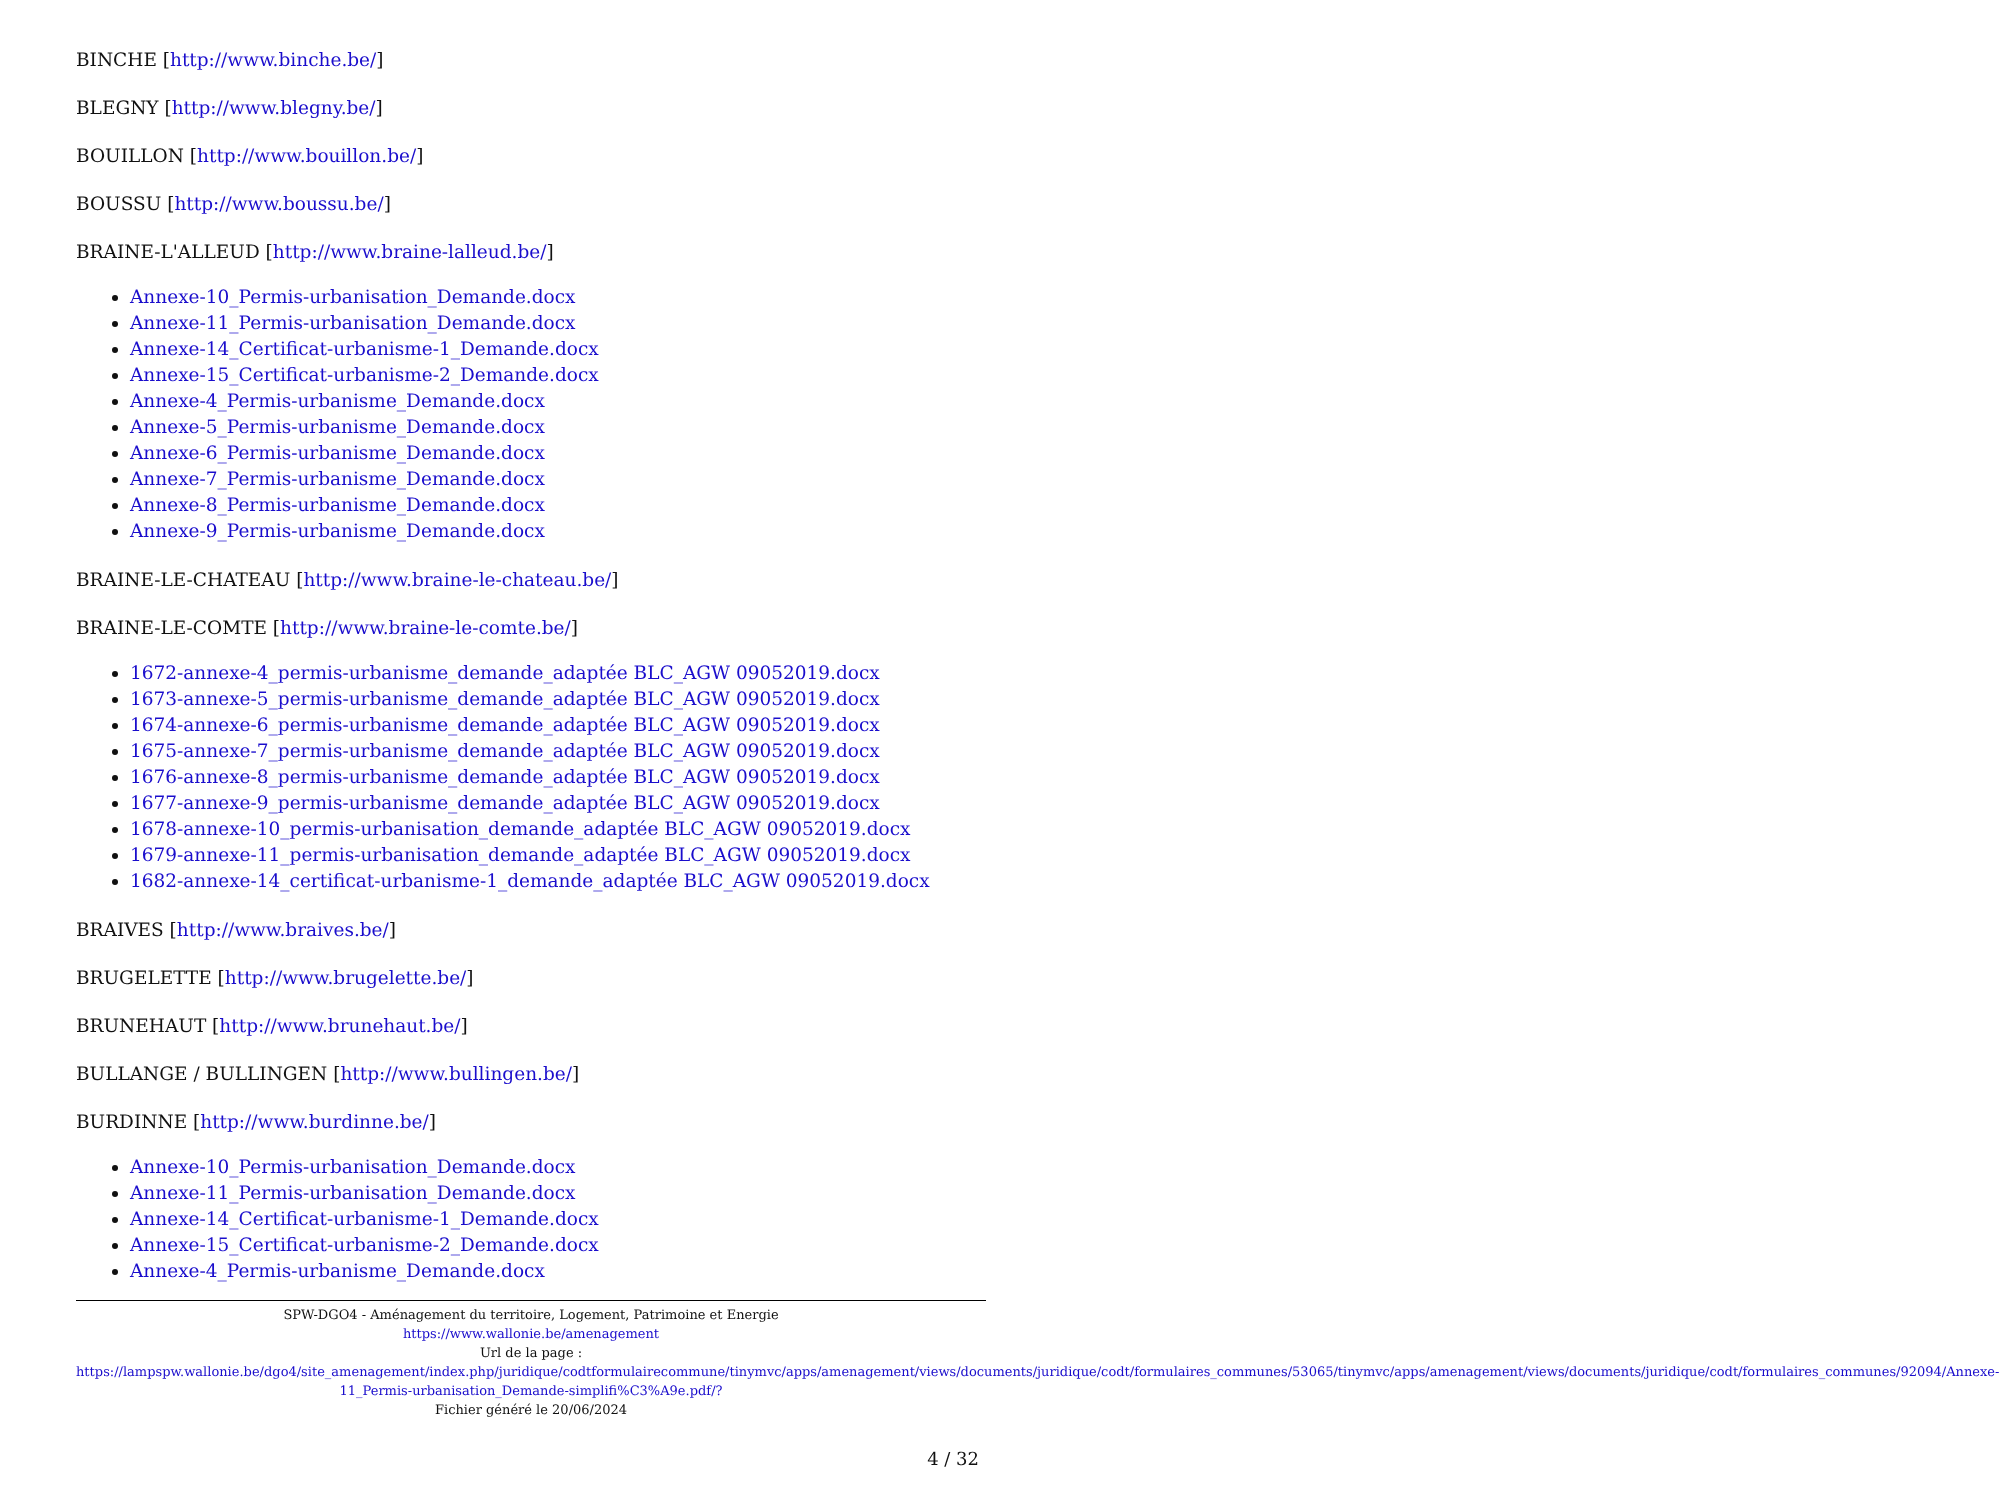BINCHE [http://www.binche.be/]
BLEGNY [http://www.blegny.be/]
BOUILLON [http://www.bouillon.be/]
BOUSSU [http://www.boussu.be/]
BRAINE-L'ALLEUD [http://www.braine-lalleud.be/]
Annexe-10_Permis-urbanisation_Demande.docx
Annexe-11_Permis-urbanisation_Demande.docx
Annexe-14_Certificat-urbanisme-1_Demande.docx
Annexe-15_Certificat-urbanisme-2_Demande.docx
Annexe-4_Permis-urbanisme_Demande.docx
Annexe-5_Permis-urbanisme_Demande.docx
Annexe-6_Permis-urbanisme_Demande.docx
Annexe-7_Permis-urbanisme_Demande.docx
Annexe-8_Permis-urbanisme_Demande.docx
Annexe-9_Permis-urbanisme_Demande.docx
BRAINE-LE-CHATEAU [http://www.braine-le-chateau.be/]
BRAINE-LE-COMTE [http://www.braine-le-comte.be/]
1672-annexe-4_permis-urbanisme_demande_adaptée BLC_AGW 09052019.docx
1673-annexe-5_permis-urbanisme_demande_adaptée BLC_AGW 09052019.docx
1674-annexe-6_permis-urbanisme_demande_adaptée BLC_AGW 09052019.docx
1675-annexe-7_permis-urbanisme_demande_adaptée BLC_AGW 09052019.docx
1676-annexe-8_permis-urbanisme_demande_adaptée BLC_AGW 09052019.docx
1677-annexe-9_permis-urbanisme_demande_adaptée BLC_AGW 09052019.docx
1678-annexe-10_permis-urbanisation_demande_adaptée BLC_AGW 09052019.docx
1679-annexe-11_permis-urbanisation_demande_adaptée BLC_AGW 09052019.docx
1682-annexe-14_certificat-urbanisme-1_demande_adaptée BLC_AGW 09052019.docx
BRAIVES [http://www.braives.be/]
BRUGELETTE [http://www.brugelette.be/]
BRUNEHAUT [http://www.brunehaut.be/]
BULLANGE / BULLINGEN [http://www.bullingen.be/]
BURDINNE [http://www.burdinne.be/]
Annexe-10_Permis-urbanisation_Demande.docx
Annexe-11_Permis-urbanisation_Demande.docx
Annexe-14_Certificat-urbanisme-1_Demande.docx
Annexe-15_Certificat-urbanisme-2_Demande.docx
Annexe-4_Permis-urbanisme_Demande.docx
SPW-DGO4 - Aménagement du territoire, Logement, Patrimoine et Energie
https://www.wallonie.be/amenagement
Url de la page :
https://lampspw.wallonie.be/dgo4/site_amenagement/index.php/juridique/codtformulairecommune/tinymvc/apps/amenagement/views/documents/juridique/codt/formulaires_communes/53065/tinymvc/apps/amenagement/views/documents/juridique/codt/formulaires_communes/92094/Annexe-11_Permis-urbanisation_Demande-simplifi%C3%A9e.pdf/?
Fichier généré le 20/06/2024
4 / 32